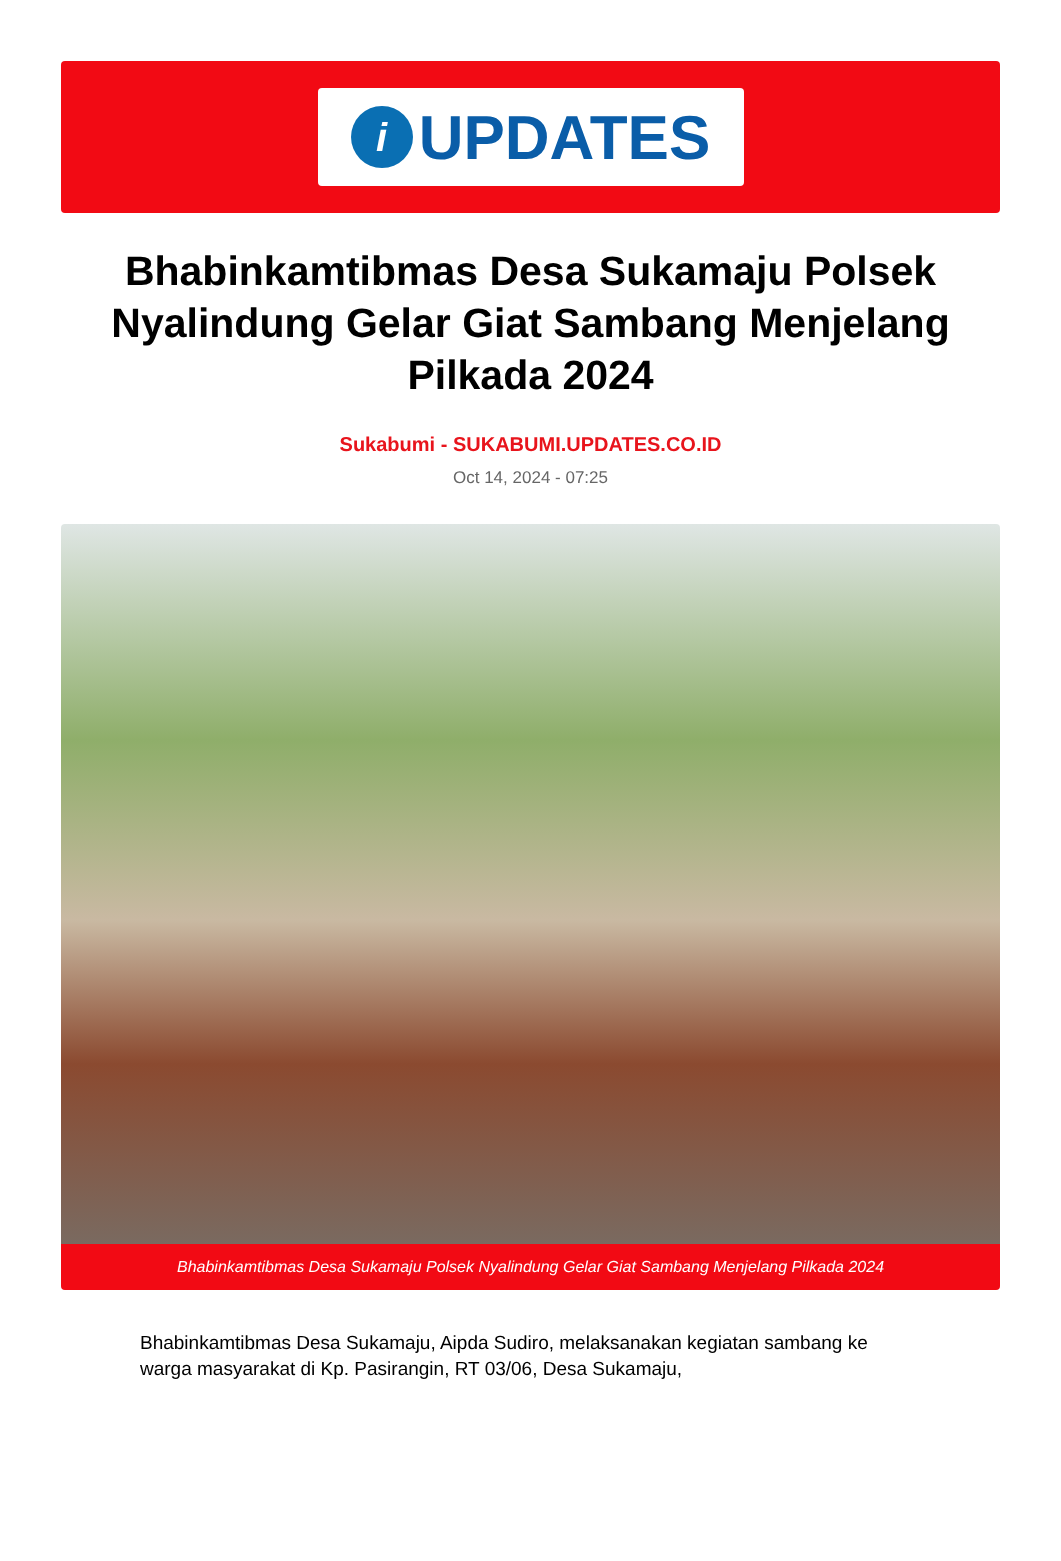i
UPDATES
Bhabinkamtibmas Desa Sukamaju Polsek Nyalindung Gelar Giat Sambang Menjelang Pilkada 2024
Sukabumi - SUKABUMI.UPDATES.CO.ID
Oct 14, 2024 - 07:25
Bhabinkamtibmas Desa Sukamaju Polsek Nyalindung Gelar Giat Sambang Menjelang Pilkada 2024
Bhabinkamtibmas Desa Sukamaju, Aipda Sudiro, melaksanakan kegiatan sambang ke warga masyarakat di Kp. Pasirangin, RT 03/06, Desa Sukamaju,